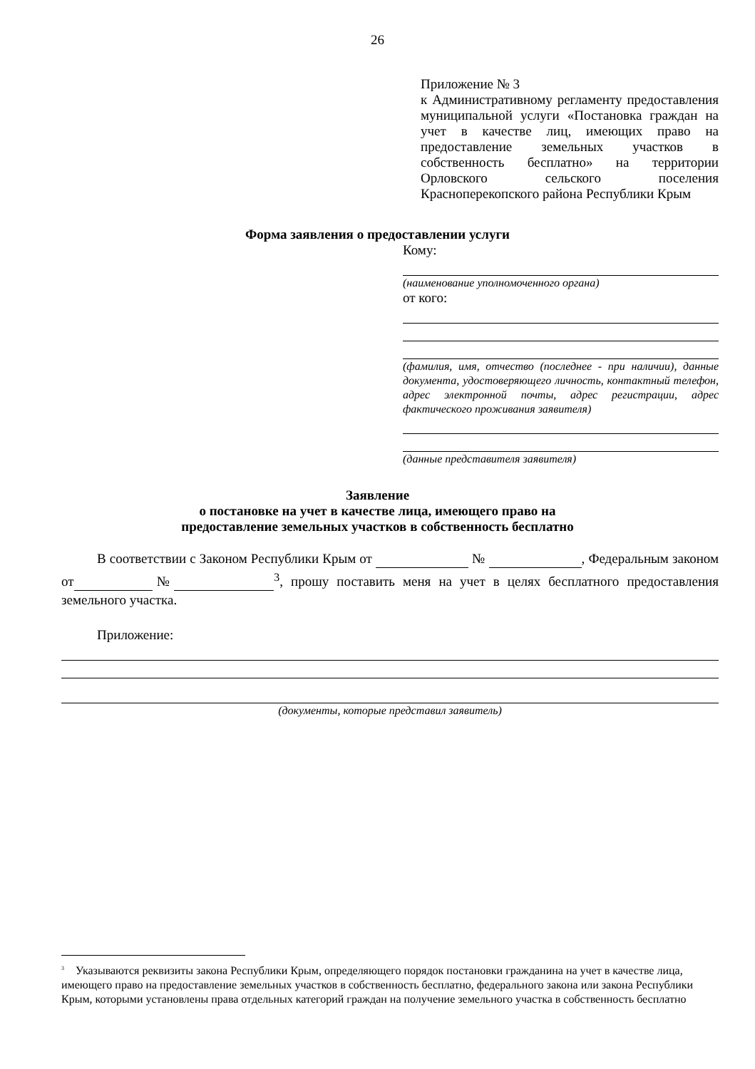26
Приложение № 3
к Административному регламенту предоставления муниципальной услуги «Постановка граждан на учет в качестве лиц, имеющих право на предоставление земельных участков в собственность бесплатно» на территории Орловского сельского поселения Красноперекопского района Республики Крым
Форма заявления о предоставлении услуги
Кому:
(наименование уполномоченного органа)
от кого:
(фамилия, имя, отчество (последнее - при наличии), данные документа, удостоверяющего личность, контактный телефон, адрес электронной почты, адрес регистрации, адрес фактического проживания заявителя)
(данные представителя заявителя)
Заявление
о постановке на учет в качестве лица, имеющего право на
предоставление земельных участков в собственность бесплатно
В соответствии с Законом Республики Крым от № , Федеральным законом от № <sup>3</sup>, прошу поставить меня на учет в целях бесплатного предоставления земельного участка.
Приложение:
(документы, которые представил заявитель)
<sup>3</sup> Указываются реквизиты закона Республики Крым, определяющего порядок постановки гражданина на учет в качестве лица, имеющего право на предоставление земельных участков в собственность бесплатно, федерального закона или закона Республики Крым, которыми установлены права отдельных категорий граждан на получение земельного участка в собственность бесплатно